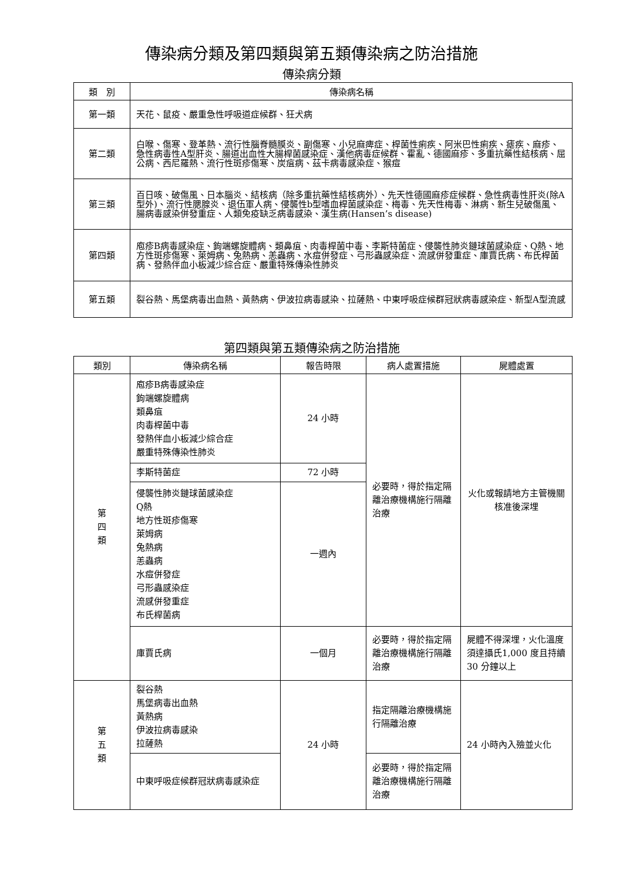傳染病分類及第四類與第五類傳染病之防治措施
傳染病分類
| 類 別 | 傳染病名稱 |
| --- | --- |
| 第一類 | 天花、鼠疫、嚴重急性呼吸道症候群、狂犬病 |
| 第二類 | 白喉、傷寒、登革熱、流行性腦脊髓膜炎、副傷寒、小兒麻痺症、桿菌性痢疾、阿米巴性痢疾、瘧疾、麻疹、急性病毒性A型肝炎、腸道出血性大腸桿菌感染症、漢他病毒症候群、霍亂、德國麻疹、多重抗藥性結核病、屈公病、西尼羅熱、流行性斑疹傷寒、炭疽病、茲卡病毒感染症、猴痘 |
| 第三類 | 百日咳、破傷風、日本腦炎、結核病（除多重抗藥性結核病外）、先天性德國麻疹症候群、急性病毒性肝炎(除A型外)、流行性腮腺炎、退伍軍人病、侵襲性b型嗜血桿菌感染症、梅毒、先天性梅毒、淋病、新生兒破傷風、腸病毒感染併發重症、人類免疫缺乏病毒感染、漢生病(Hansen’s disease) |
| 第四類 | 庖疹B病毒感染症、鉤端螺旋體病、類鼻疽、肉毒桿菌中毒、李斯特菌症、侵襲性肺炎鏈球菌感染症、Q熱、地方性斑疹傷寒、萊姆病、兔熱病、恙蟲病、水痘併發症、弓形蟲感染症、流感併發重症、庫賈氏病、布氏桿菌病、發熱伴血小板減少綜合症、嚴重特殊傳染性肺炎 |
| 第五類 | 裂谷熱、馬堡病毒出血熱、黃熱病、伊波拉病毒感染、拉薩熱、中東呼吸症候群冠狀病毒感染症、新型A型流感 |
第四類與第五類傳染病之防治措施
| 類別 | 傳染病名稱 | 報告時限 | 病人處置措施 | 屍體處置 |
| --- | --- | --- | --- | --- |
| 第 四 類 | 庖疹B病毒感染症 鉤端螺旋體病 類鼻疽 肉毒桿菌中毒 發熱伴血小板減少綜合症 嚴重特殊傳染性肺炎 | 24 小時 | 必要時，得於指定隔離治療機構施行隔離治療 | 火化或報請地方主管機關核准後深埋 |
| | 李斯特菌症 | 72 小時 | | |
| | 侵襲性肺炎鏈球菌感染症 Q熱 地方性斑疹傷寒 萊姆病 兔熱病 恙蟲病 水痘併發症 弓形蟲感染症 流感併發重症 布氏桿菌病 | 一週內 | | |
| | 庫賈氏病 | 一個月 | 必要時，得於指定隔離治療機構施行隔離治療 | 屍體不得深埋，火化溫度須達攝氏1,000 度且持續 30 分鐘以上 |
| 第 五 類 | 裂谷熱 馬堡病毒出血熱 黃熱病 伊波拉病毒感染 拉薩熱 | 24 小時 | 指定隔離治療機構施行隔離治療 | 24 小時內入殮並火化 |
| | 中東呼吸症候群冠狀病毒感染症 | | 必要時，得於指定隔離治療機構施行隔離治療 | |